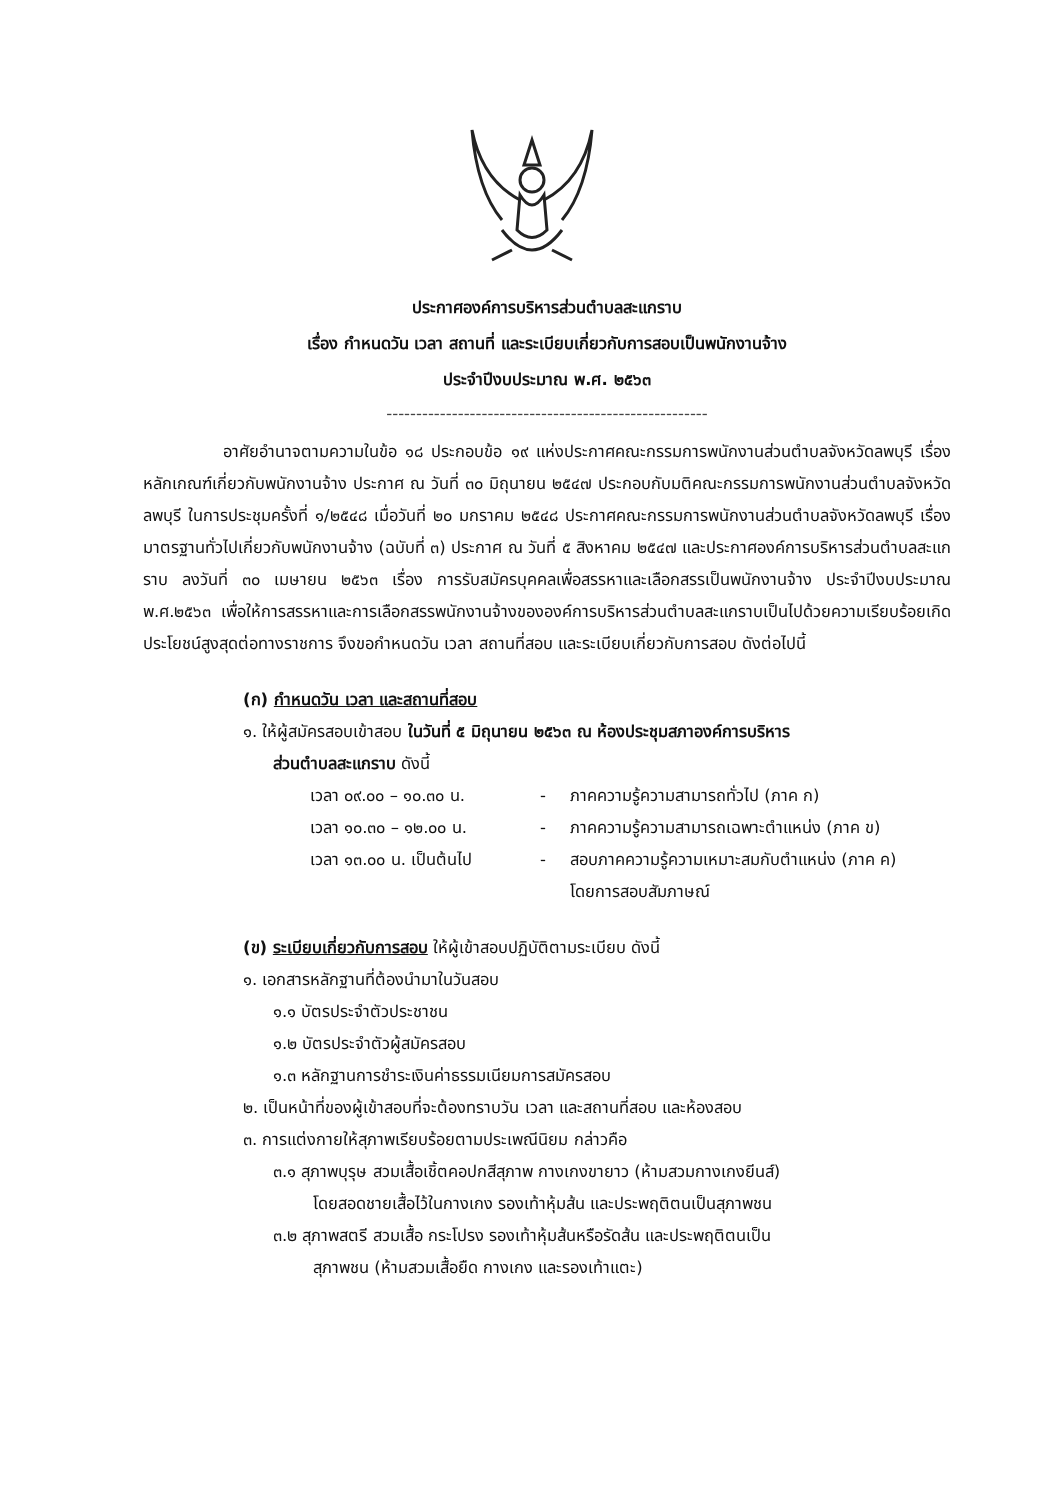ประกาศองค์การบริหารส่วนตำบลสะแกราบ
เรื่อง กำหนดวัน เวลา สถานที่ และระเบียบเกี่ยวกับการสอบเป็นพนักงานจ้าง
ประจำปีงบประมาณ พ.ศ. ๒๕๖๓
------------------------------------------------------
อาศัยอำนาจตามความในข้อ ๑๘ ประกอบข้อ ๑๙ แห่งประกาศคณะกรรมการพนักงานส่วนตำบลจังหวัดลพบุรี เรื่อง หลักเกณฑ์เกี่ยวกับพนักงานจ้าง ประกาศ ณ วันที่ ๓๐ มิถุนายน ๒๕๔๗ ประกอบกับมติคณะกรรมการพนักงานส่วนตำบลจังหวัดลพบุรี ในการประชุมครั้งที่ ๑/๒๕๔๘ เมื่อวันที่ ๒๐ มกราคม ๒๕๔๘ ประกาศคณะกรรมการพนักงานส่วนตำบลจังหวัดลพบุรี เรื่อง มาตรฐานทั่วไปเกี่ยวกับพนักงานจ้าง (ฉบับที่ ๓) ประกาศ ณ วันที่ ๕ สิงหาคม ๒๕๔๗ และประกาศองค์การบริหารส่วนตำบลสะแกราบ ลงวันที่ ๓๐ เมษายน ๒๕๖๓ เรื่อง การรับสมัครบุคคลเพื่อสรรหาและเลือกสรรเป็นพนักงานจ้าง ประจำปีงบประมาณ พ.ศ.๒๕๖๓ เพื่อให้การสรรหาและการเลือกสรรพนักงานจ้างขององค์การบริหารส่วนตำบลสะแกราบเป็นไปด้วยความเรียบร้อยเกิดประโยชน์สูงสุดต่อทางราชการ จึงขอกำหนดวัน เวลา สถานที่สอบ และระเบียบเกี่ยวกับการสอบ ดังต่อไปนี้
(ก) กำหนดวัน เวลา และสถานที่สอบ
๑. ให้ผู้สมัครสอบเข้าสอบ ในวันที่ ๕ มิถุนายน ๒๕๖๓ ณ ห้องประชุมสภาองค์การบริหาร
ส่วนตำบลสะแกราบ ดังนี้
เวลา ๐๙.๐๐ – ๑๐.๓๐ น. - ภาคความรู้ความสามารถทั่วไป (ภาค ก)
เวลา ๑๐.๓๐ – ๑๒.๐๐ น. - ภาคความรู้ความสามารถเฉพาะตำแหน่ง (ภาค ข)
เวลา ๑๓.๐๐ น. เป็นต้นไป - สอบภาคความรู้ความเหมาะสมกับตำแหน่ง (ภาค ค)
โดยการสอบสัมภาษณ์
(ข) ระเบียบเกี่ยวกับการสอบ ให้ผู้เข้าสอบปฏิบัติตามระเบียบ ดังนี้
๑. เอกสารหลักฐานที่ต้องนำมาในวันสอบ
๑.๑ บัตรประจำตัวประชาชน
๑.๒ บัตรประจำตัวผู้สมัครสอบ
๑.๓ หลักฐานการชำระเงินค่าธรรมเนียมการสมัครสอบ
๒. เป็นหน้าที่ของผู้เข้าสอบที่จะต้องทราบวัน เวลา และสถานที่สอบ และห้องสอบ
๓. การแต่งกายให้สุภาพเรียบร้อยตามประเพณีนิยม กล่าวคือ
๓.๑ สุภาพบุรุษ สวมเสื้อเชิ้ตคอปกสีสุภาพ กางเกงขายาว (ห้ามสวมกางเกงยีนส์)
โดยสอดชายเสื้อไว้ในกางเกง รองเท้าหุ้มส้น และประพฤติตนเป็นสุภาพชน
๓.๒ สุภาพสตรี สวมเสื้อ กระโปรง รองเท้าหุ้มส้นหรือรัดส้น และประพฤติตนเป็น
สุภาพชน (ห้ามสวมเสื้อยืด กางเกง และรองเท้าแตะ)